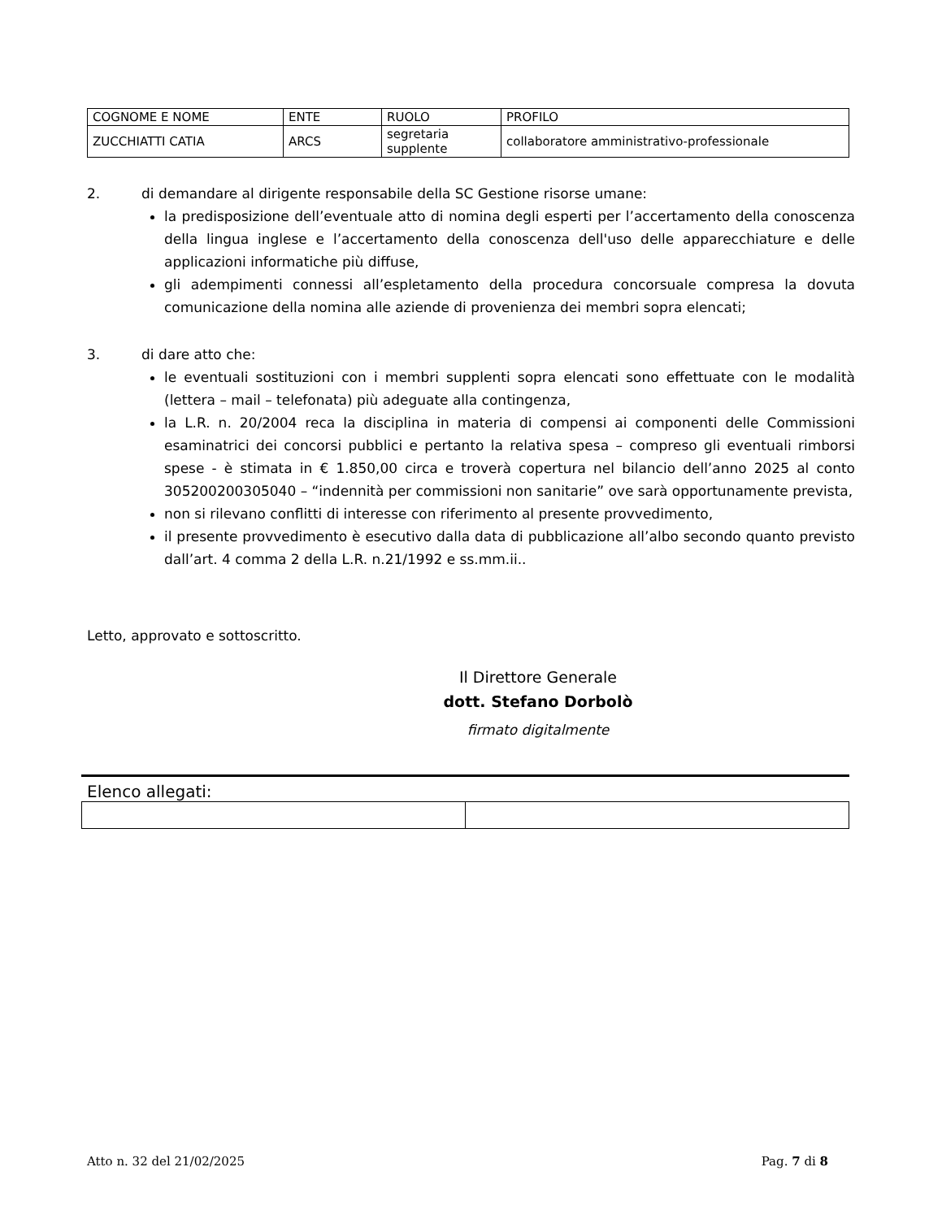| COGNOME E NOME | ENTE | RUOLO | PROFILO |
| ZUCCHIATTI CATIA | ARCS | segretaria supplente | collaboratore amministrativo-professionale |
2. di demandare al dirigente responsabile della SC Gestione risorse umane:
la predisposizione dell’eventuale atto di nomina degli esperti per l’accertamento della conoscenza della lingua inglese e l’accertamento della conoscenza dell'uso delle apparecchiature e delle applicazioni informatiche più diffuse,
gli adempimenti connessi all’espletamento della procedura concorsuale compresa la dovuta comunicazione della nomina alle aziende di provenienza dei membri sopra elencati;
3. di dare atto che:
le eventuali sostituzioni con i membri supplenti sopra elencati sono effettuate con le modalità (lettera – mail – telefonata) più adeguate alla contingenza,
la L.R. n. 20/2004 reca la disciplina in materia di compensi ai componenti delle Commissioni esaminatrici dei concorsi pubblici e pertanto la relativa spesa – compreso gli eventuali rimborsi spese - è stimata in € 1.850,00 circa e troverà copertura nel bilancio dell’anno 2025 al conto 305200200305040 – “indennità per commissioni non sanitarie” ove sarà opportunamente prevista,
non si rilevano conflitti di interesse con riferimento al presente provvedimento,
il presente provvedimento è esecutivo dalla data di pubblicazione all’albo secondo quanto previsto dall’art. 4 comma 2 della L.R. n.21/1992 e ss.mm.ii..
Letto, approvato e sottoscritto.
Il Direttore Generale
dott. Stefano Dorbolò
firmato digitalmente
Elenco allegati:
Atto n. 32 del 21/02/2025 Pag. 7 di 8